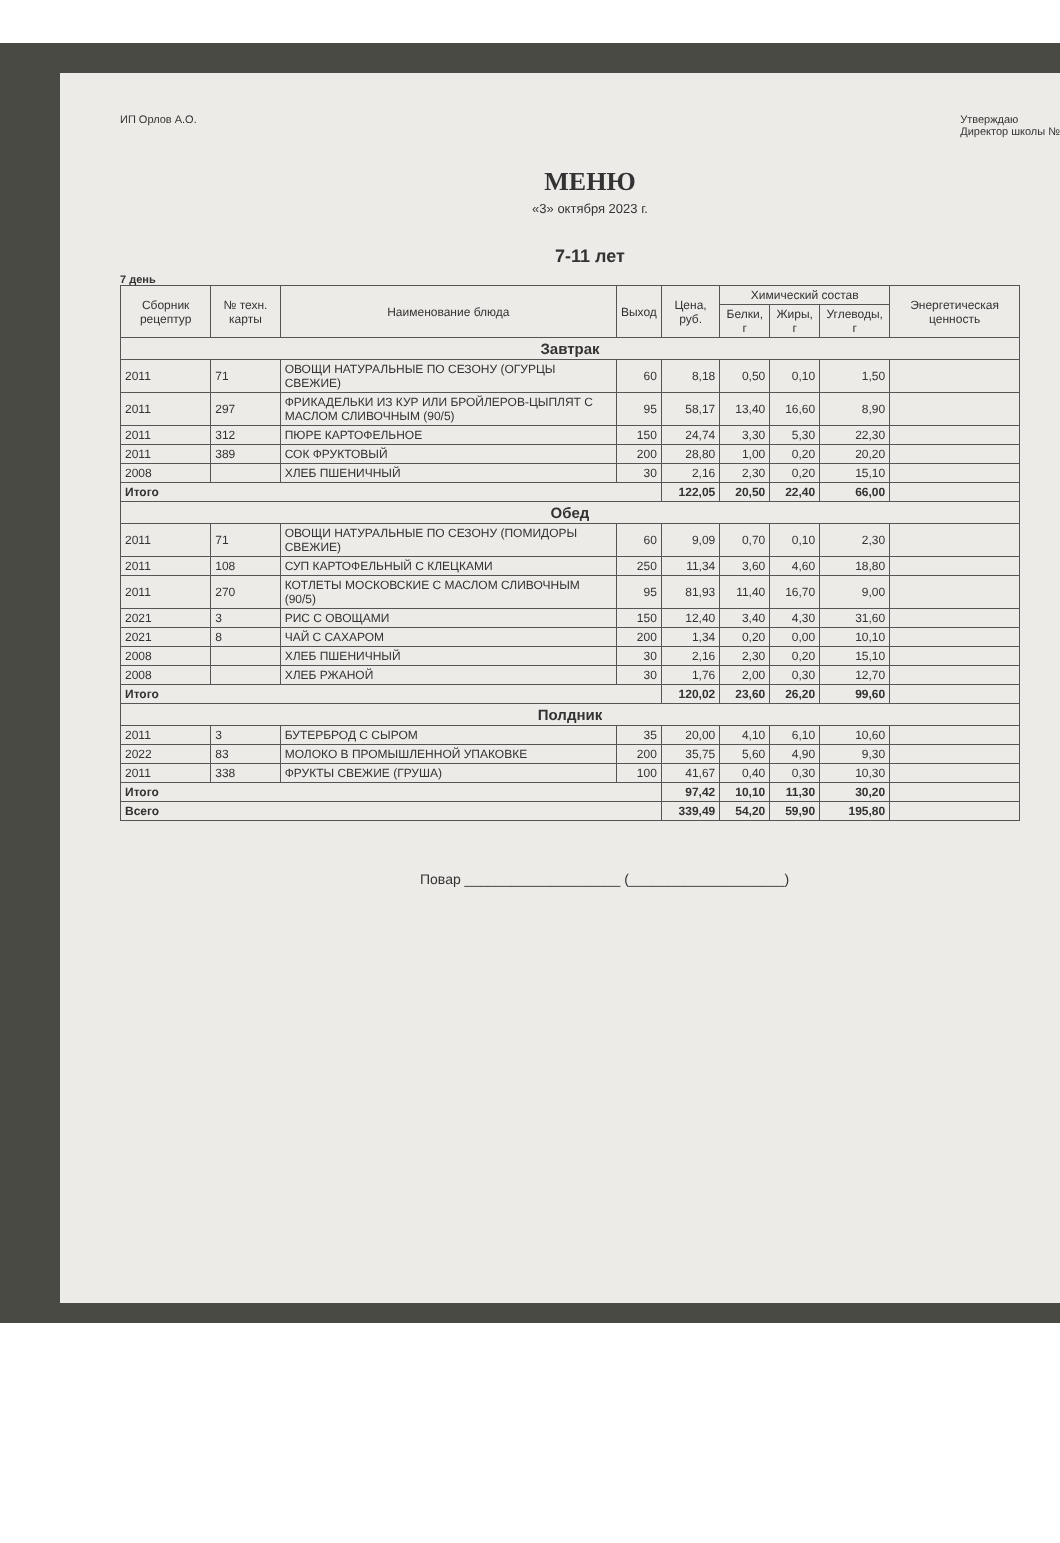ИП Орлов А.О. Утверждаю
Директор школы №
МЕНЮ
«3» октября 2023 г.
7-11 лет
7 день
| Сборник рецептур | № техн. карты | Наименование блюда | Выход | Цена, руб. | Химический состав | | | Энергетическая ценность |
| --- | --- | --- | --- | --- | --- | --- | --- | --- |
| | | | | | Белки, г | Жиры, г | Углеводы, г | |
| Завтрак | | | | | | | | |
| 2011 | 71 | ОВОЩИ НАТУРАЛЬНЫЕ ПО СЕЗОНУ (ОГУРЦЫ СВЕЖИЕ) | 60 | 8,18 | 0,50 | 0,10 | 1,50 | |
| 2011 | 297 | ФРИКАДЕЛЬКИ ИЗ КУР ИЛИ БРОЙЛЕРОВ-ЦЫПЛЯТ С МАСЛОМ СЛИВОЧНЫМ (90/5) | 95 | 58,17 | 13,40 | 16,60 | 8,90 | |
| 2011 | 312 | ПЮРЕ КАРТОФЕЛЬНОЕ | 150 | 24,74 | 3,30 | 5,30 | 22,30 | |
| 2011 | 389 | СОК ФРУКТОВЫЙ | 200 | 28,80 | 1,00 | 0,20 | 20,20 | |
| 2008 | | ХЛЕБ ПШЕНИЧНЫЙ | 30 | 2,16 | 2,30 | 0,20 | 15,10 | |
| Итого | | | | 122,05 | 20,50 | 22,40 | 66,00 | |
| Обед | | | | | | | | |
| 2011 | 71 | ОВОЩИ НАТУРАЛЬНЫЕ ПО СЕЗОНУ (ПОМИДОРЫ СВЕЖИЕ) | 60 | 9,09 | 0,70 | 0,10 | 2,30 | |
| 2011 | 108 | СУП КАРТОФЕЛЬНЫЙ С КЛЕЦКАМИ | 250 | 11,34 | 3,60 | 4,60 | 18,80 | |
| 2011 | 270 | КОТЛЕТЫ МОСКОВСКИЕ С МАСЛОМ СЛИВОЧНЫМ (90/5) | 95 | 81,93 | 11,40 | 16,70 | 9,00 | |
| 2021 | 3 | РИС С ОВОЩАМИ | 150 | 12,40 | 3,40 | 4,30 | 31,60 | |
| 2021 | 8 | ЧАЙ С САХАРОМ | 200 | 1,34 | 0,20 | 0,00 | 10,10 | |
| 2008 | | ХЛЕБ ПШЕНИЧНЫЙ | 30 | 2,16 | 2,30 | 0,20 | 15,10 | |
| 2008 | | ХЛЕБ РЖАНОЙ | 30 | 1,76 | 2,00 | 0,30 | 12,70 | |
| Итого | | | | 120,02 | 23,60 | 26,20 | 99,60 | |
| Полдник | | | | | | | | |
| 2011 | 3 | БУТЕРБРОД С СЫРОМ | 35 | 20,00 | 4,10 | 6,10 | 10,60 | |
| 2022 | 83 | МОЛОКО В ПРОМЫШЛЕННОЙ УПАКОВКЕ | 200 | 35,75 | 5,60 | 4,90 | 9,30 | |
| 2011 | 338 | ФРУКТЫ СВЕЖИЕ (ГРУША) | 100 | 41,67 | 0,40 | 0,30 | 10,30 | |
| Итого | | | | 97,42 | 10,10 | 11,30 | 30,20 | |
| Всего | | | | 339,49 | 54,20 | 59,90 | 195,80 | |
Повар ____________________ (____________________)